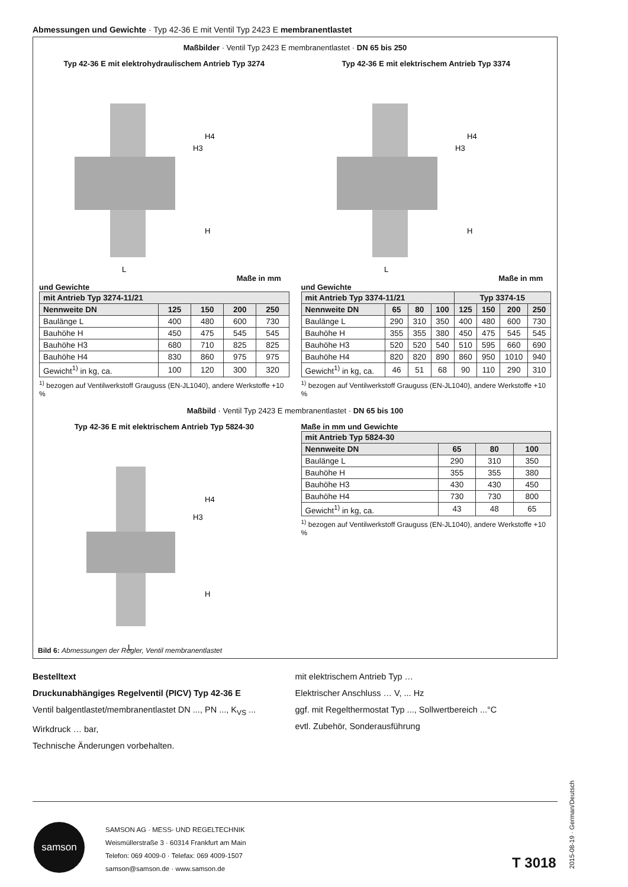Abmessungen und Gewichte · Typ 42-36 E mit Ventil Typ 2423 E membranentlastet
Maßbilder · Ventil Typ 2423 E membranentlastet · DN 65 bis 250
Typ 42-36 E mit elektrohydraulischem Antrieb Typ 3274
H4
H3
H
L
Maße in mm und Gewichte
| mit Antrieb Typ 3274-11/21 | | | | |
| --- | --- | --- | --- | --- |
| Nennweite DN | 125 | 150 | 200 | 250 |
| Baulänge L | 400 | 480 | 600 | 730 |
| Bauhöhe H | 450 | 475 | 545 | 545 |
| Bauhöhe H3 | 680 | 710 | 825 | 825 |
| Bauhöhe H4 | 830 | 860 | 975 | 975 |
| Gewicht<sup>1)</sup> in kg, ca. | 100 | 120 | 300 | 320 |
<sup>1)</sup> bezogen auf Ventilwerkstoff Grauguss (EN-JL1040), andere Werkstoffe +10 %
Typ 42-36 E mit elektrischem Antrieb Typ 3374
H4
H3
H
L
Maße in mm und Gewichte
| mit Antrieb Typ 3374-11/21 | | | | Typ 3374-15 | | | |
| --- | --- | --- | --- | --- | --- | --- | --- |
| Nennweite DN | 65 | 80 | 100 | 125 | 150 | 200 | 250 |
| Baulänge L | 290 | 310 | 350 | 400 | 480 | 600 | 730 |
| Bauhöhe H | 355 | 355 | 380 | 450 | 475 | 545 | 545 |
| Bauhöhe H3 | 520 | 520 | 540 | 510 | 595 | 660 | 690 |
| Bauhöhe H4 | 820 | 820 | 890 | 860 | 950 | 1010 | 940 |
| Gewicht<sup>1)</sup> in kg, ca. | 46 | 51 | 68 | 90 | 110 | 290 | 310 |
<sup>1)</sup> bezogen auf Ventilwerkstoff Grauguss (EN-JL1040), andere Werkstoffe +10 %
Maßbild · Ventil Typ 2423 E membranentlastet · DN 65 bis 100
Typ 42-36 E mit elektrischem Antrieb Typ 5824-30
H4
H3
H
L
Maße in mm und Gewichte
| mit Antrieb Typ 5824-30 | | | |
| --- | --- | --- | --- |
| Nennweite DN | 65 | 80 | 100 |
| Baulänge L | 290 | 310 | 350 |
| Bauhöhe H | 355 | 355 | 380 |
| Bauhöhe H3 | 430 | 430 | 450 |
| Bauhöhe H4 | 730 | 730 | 800 |
| Gewicht<sup>1)</sup> in kg, ca. | 43 | 48 | 65 |
<sup>1)</sup> bezogen auf Ventilwerkstoff Grauguss (EN-JL1040), andere Werkstoffe +10 %
Bild 6: Abmessungen der Regler, Ventil membranentlastet
Bestelltext
Druckunabhängiges Regelventil (PICV) Typ 42-36 E
Ventil balgentlastet/membranentlastet DN ..., PN ..., K<sub>VS</sub> ...
Wirkdruck … bar,
Technische Änderungen vorbehalten.
mit elektrischem Antrieb Typ …
Elektrischer Anschluss … V, ... Hz
ggf. mit Regelthermostat Typ ..., Sollwertbereich ...°C
evtl. Zubehör, Sonderausführung
samson
SAMSON AG · MESS- UND REGELTECHNIK
Weismüllerstraße 3 · 60314 Frankfurt am Main
Telefon: 069 4009-0 · Telefax: 069 4009-1507
samson@samson.de · www.samson.de
T 3018
2015-08-19 · German/Deutsch